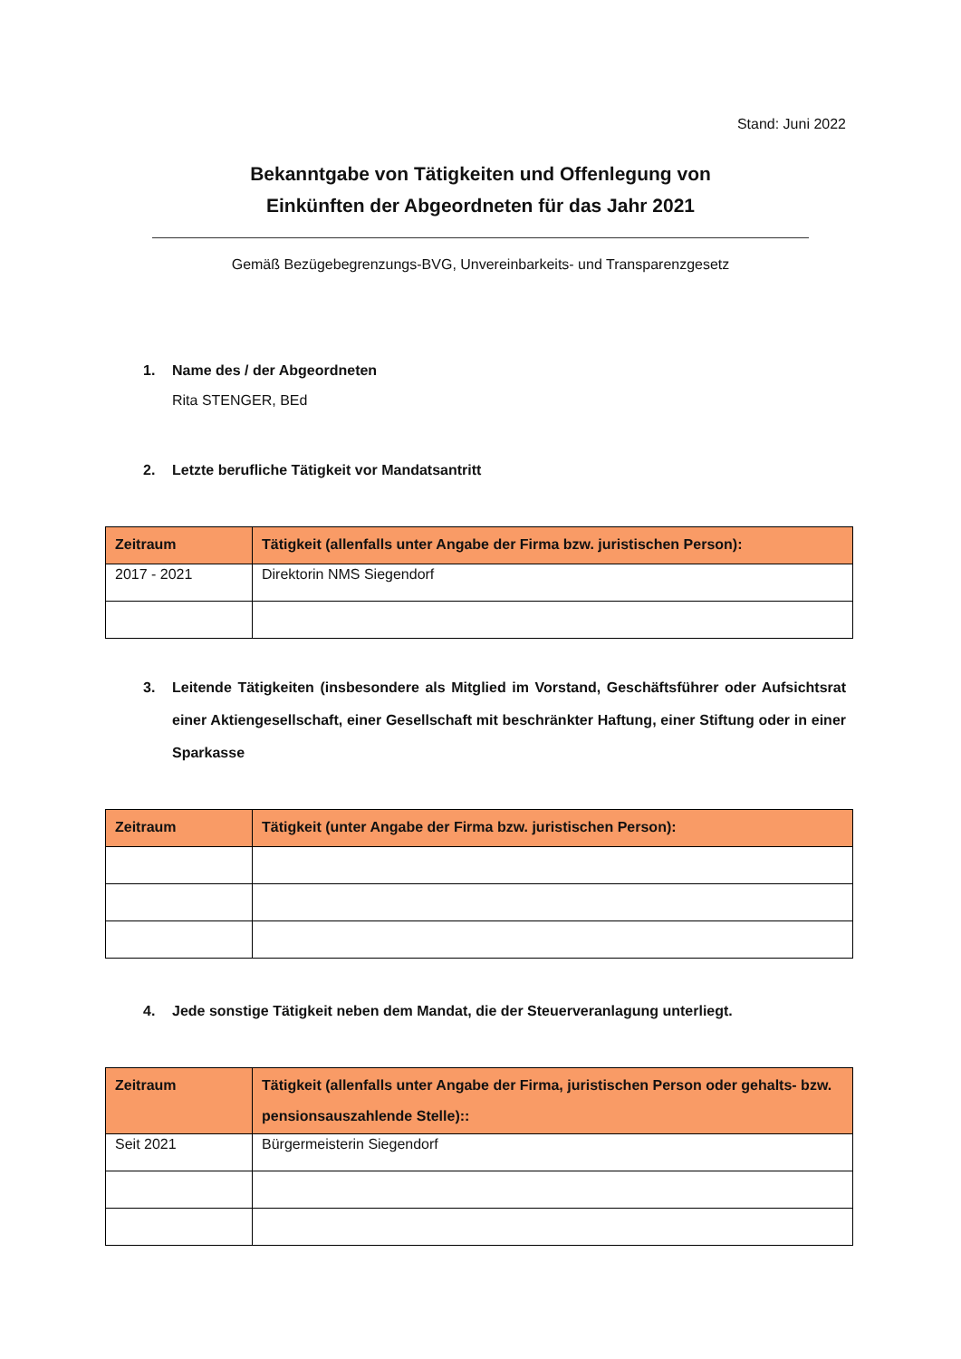Stand: Juni 2022
Bekanntgabe von Tätigkeiten und Offenlegung von
Einkünften der Abgeordneten für das Jahr 2021
Gemäß Bezügebegrenzungs-BVG, Unvereinbarkeits- und Transparenzgesetz
1. Name des / der Abgeordneten
Rita STENGER, BEd
2. Letzte berufliche Tätigkeit vor Mandatsantritt
| Zeitraum | Tätigkeit (allenfalls unter Angabe der Firma bzw. juristischen Person): |
| --- | --- |
| 2017 - 2021 | Direktorin NMS Siegendorf |
3. Leitende Tätigkeiten (insbesondere als Mitglied im Vorstand, Geschäftsführer oder Aufsichtsrat einer Aktiengesellschaft, einer Gesellschaft mit beschränkter Haftung, einer Stiftung oder in einer Sparkasse
| Zeitraum | Tätigkeit (unter Angabe der Firma bzw. juristischen Person): |
| --- | --- |
4. Jede sonstige Tätigkeit neben dem Mandat, die der Steuerveranlagung unterliegt.
| Zeitraum | Tätigkeit (allenfalls unter Angabe der Firma, juristischen Person oder gehalts- bzw. pensionsauszahlende Stelle):: |
| --- | --- |
| Seit 2021 | Bürgermeisterin Siegendorf |